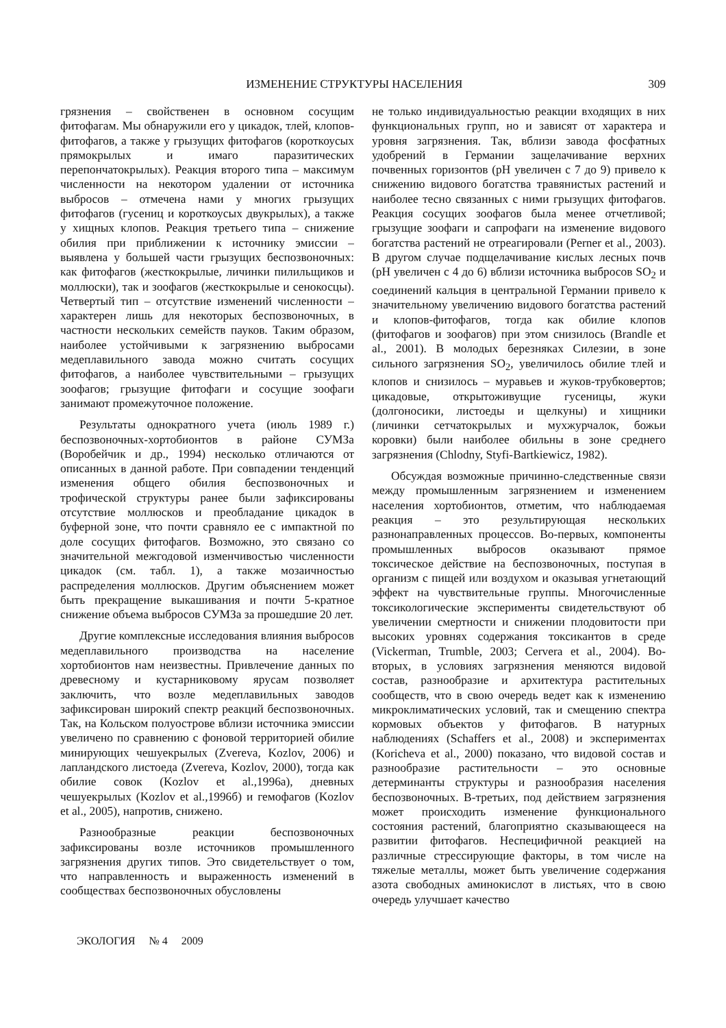ИЗМЕНЕНИЕ СТРУКТУРЫ НАСЕЛЕНИЯ 309
грязнения – свойственен в основном сосущим фитофагам. Мы обнаружили его у цикадок, тлей, клопов-фитофагов, а также у грызущих фитофагов (короткоусых прямокрылых и имаго паразитических перепончатокрылых). Реакция второго типа – максимум численности на некотором удалении от источника выбросов – отмечена нами у многих грызущих фитофагов (гусениц и короткоусых двукрылых), а также у хищных клопов. Реакция третьего типа – снижение обилия при приближении к источнику эмиссии – выявлена у большей части грызущих беспозвоночных: как фитофагов (жесткокрылые, личинки пилильщиков и моллюски), так и зоофагов (жесткокрылые и сенокосцы). Четвертый тип – отсутствие изменений численности – характерен лишь для некоторых беспозвоночных, в частности нескольких семейств пауков. Таким образом, наиболее устойчивыми к загрязнению выбросами медеплавильного завода можно считать сосущих фитофагов, а наиболее чувствительными – грызущих зоофагов; грызущие фитофаги и сосущие зоофаги занимают промежуточное положение.
Результаты однократного учета (июль 1989 г.) беспозвоночных-хортобионтов в районе СУМЗа (Воробейчик и др., 1994) несколько отличаются от описанных в данной работе. При совпадении тенденций изменения общего обилия беспозвоночных и трофической структуры ранее были зафиксированы отсутствие моллюсков и преобладание цикадок в буферной зоне, что почти сравняло ее с импактной по доле сосущих фитофагов. Возможно, это связано со значительной межгодовой изменчивостью численности цикадок (см. табл. 1), а также мозаичностью распределения моллюсков. Другим объяснением может быть прекращение выкашивания и почти 5-кратное снижение объема выбросов СУМЗа за прошедшие 20 лет.
Другие комплексные исследования влияния выбросов медеплавильного производства на население хортобионтов нам неизвестны. Привлечение данных по древесному и кустарниковому ярусам позволяет заключить, что возле медеплавильных заводов зафиксирован широкий спектр реакций беспозвоночных. Так, на Кольском полуострове вблизи источника эмиссии увеличено по сравнению с фоновой территорией обилие минирующих чешуекрылых (Zvereva, Kozlov, 2006) и лапландского листоеда (Zvereva, Kozlov, 2000), тогда как обилие совок (Kozlov et al.,1996а), дневных чешуекрылых (Kozlov et al.,1996б) и гемофагов (Kozlov et al., 2005), напротив, снижено.
Разнообразные реакции беспозвоночных зафиксированы возле источников промышленного загрязнения других типов. Это свидетельствует о том, что направленность и выраженность изменений в сообществах беспозвоночных обусловлены
не только индивидуальностью реакции входящих в них функциональных групп, но и зависят от характера и уровня загрязнения. Так, вблизи завода фосфатных удобрений в Германии защелачивание верхних почвенных горизонтов (pH увеличен с 7 до 9) привело к снижению видового богатства травянистых растений и наиболее тесно связанных с ними грызущих фитофагов. Реакция сосущих зоофагов была менее отчетливой; грызущие зоофаги и сапрофаги на изменение видового богатства растений не отреагировали (Perner et al., 2003). В другом случае подщелачивание кислых лесных почв (pH увеличен с 4 до 6) вблизи источника выбросов SO<sub>2</sub> и соединений кальция в центральной Германии привело к значительному увеличению видового богатства растений и клопов-фитофагов, тогда как обилие клопов (фитофагов и зоофагов) при этом снизилось (Brandle et al., 2001). В молодых березняках Силезии, в зоне сильного загрязнения SO<sub>2</sub>, увеличилось обилие тлей и клопов и снизилось – муравьев и жуков-трубковертов; цикадовые, открытоживущие гусеницы, жуки (долгоносики, листоеды и щелкуны) и хищники (личинки сетчатокрылых и мухжурчалок, божьи коровки) были наиболее обильны в зоне среднего загрязнения (Chlodny, Styfi-Bartkiewicz, 1982).
Обсуждая возможные причинно-следственные связи между промышленным загрязнением и изменением населения хортобионтов, отметим, что наблюдаемая реакция – это результирующая нескольких разнонаправленных процессов. Во-первых, компоненты промышленных выбросов оказывают прямое токсическое действие на беспозвоночных, поступая в организм с пищей или воздухом и оказывая угнетающий эффект на чувствительные группы. Многочисленные токсикологические эксперименты свидетельствуют об увеличении смертности и снижении плодовитости при высоких уровнях содержания токсикантов в среде (Vickerman, Trumble, 2003; Cervera et al., 2004). Во-вторых, в условиях загрязнения меняются видовой состав, разнообразие и архитектура растительных сообществ, что в свою очередь ведет как к изменению микроклиматических условий, так и смещению спектра кормовых объектов у фитофагов. В натурных наблюдениях (Schaffers et al., 2008) и экспериментах (Koricheva et al., 2000) показано, что видовой состав и разнообразие растительности – это основные детерминанты структуры и разнообразия населения беспозвоночных. В-третьих, под действием загрязнения может происходить изменение функционального состояния растений, благоприятно сказывающееся на развитии фитофагов. Неспецифичной реакцией на различные стрессирующие факторы, в том числе на тяжелые металлы, может быть увеличение содержания азота свободных аминокислот в листьях, что в свою очередь улучшает качество
ЭКОЛОГИЯ № 4 2009